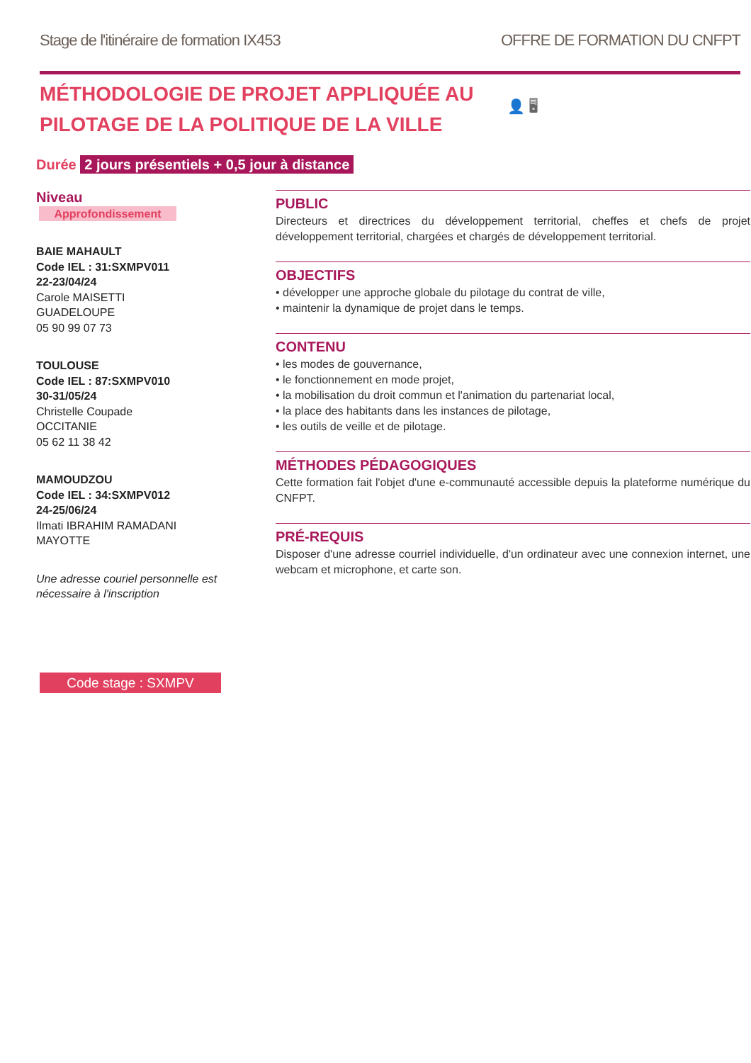Stage de l'itinéraire de formation IX453
OFFRE DE FORMATION DU CNFPT
MÉTHODOLOGIE DE PROJET APPLIQUÉE AU PILOTAGE DE LA POLITIQUE DE LA VILLE
👤 🖥
Durée 2 jours présentiels + 0,5 jour à distance
Niveau Approfondissement
BAIE MAHAULT
Code IEL : 31:SXMPV011
22-23/04/24
Carole MAISETTI
GUADELOUPE
05 90 99 07 73
TOULOUSE
Code IEL : 87:SXMPV010
30-31/05/24
Christelle Coupade
OCCITANIE
05 62 11 38 42
MAMOUDZOU
Code IEL : 34:SXMPV012
24-25/06/24
Ilmati IBRAHIM RAMADANI
MAYOTTE
Une adresse couriel personnelle est nécessaire à l'inscription
Code stage : SXMPV
PUBLIC
Directeurs et directrices du développement territorial, cheffes et chefs de projet développement territorial, chargées et chargés de développement territorial.
OBJECTIFS
• développer une approche globale du pilotage du contrat de ville,
• maintenir la dynamique de projet dans le temps.
CONTENU
• les modes de gouvernance,
• le fonctionnement en mode projet,
• la mobilisation du droit commun et l'animation du partenariat local,
• la place des habitants dans les instances de pilotage,
• les outils de veille et de pilotage.
MÉTHODES PÉDAGOGIQUES
Cette formation fait l'objet d'une e-communauté accessible depuis la plateforme numérique du CNFPT.
PRÉ-REQUIS
Disposer d'une adresse courriel individuelle, d'un ordinateur avec une connexion internet, une webcam et microphone, et carte son.